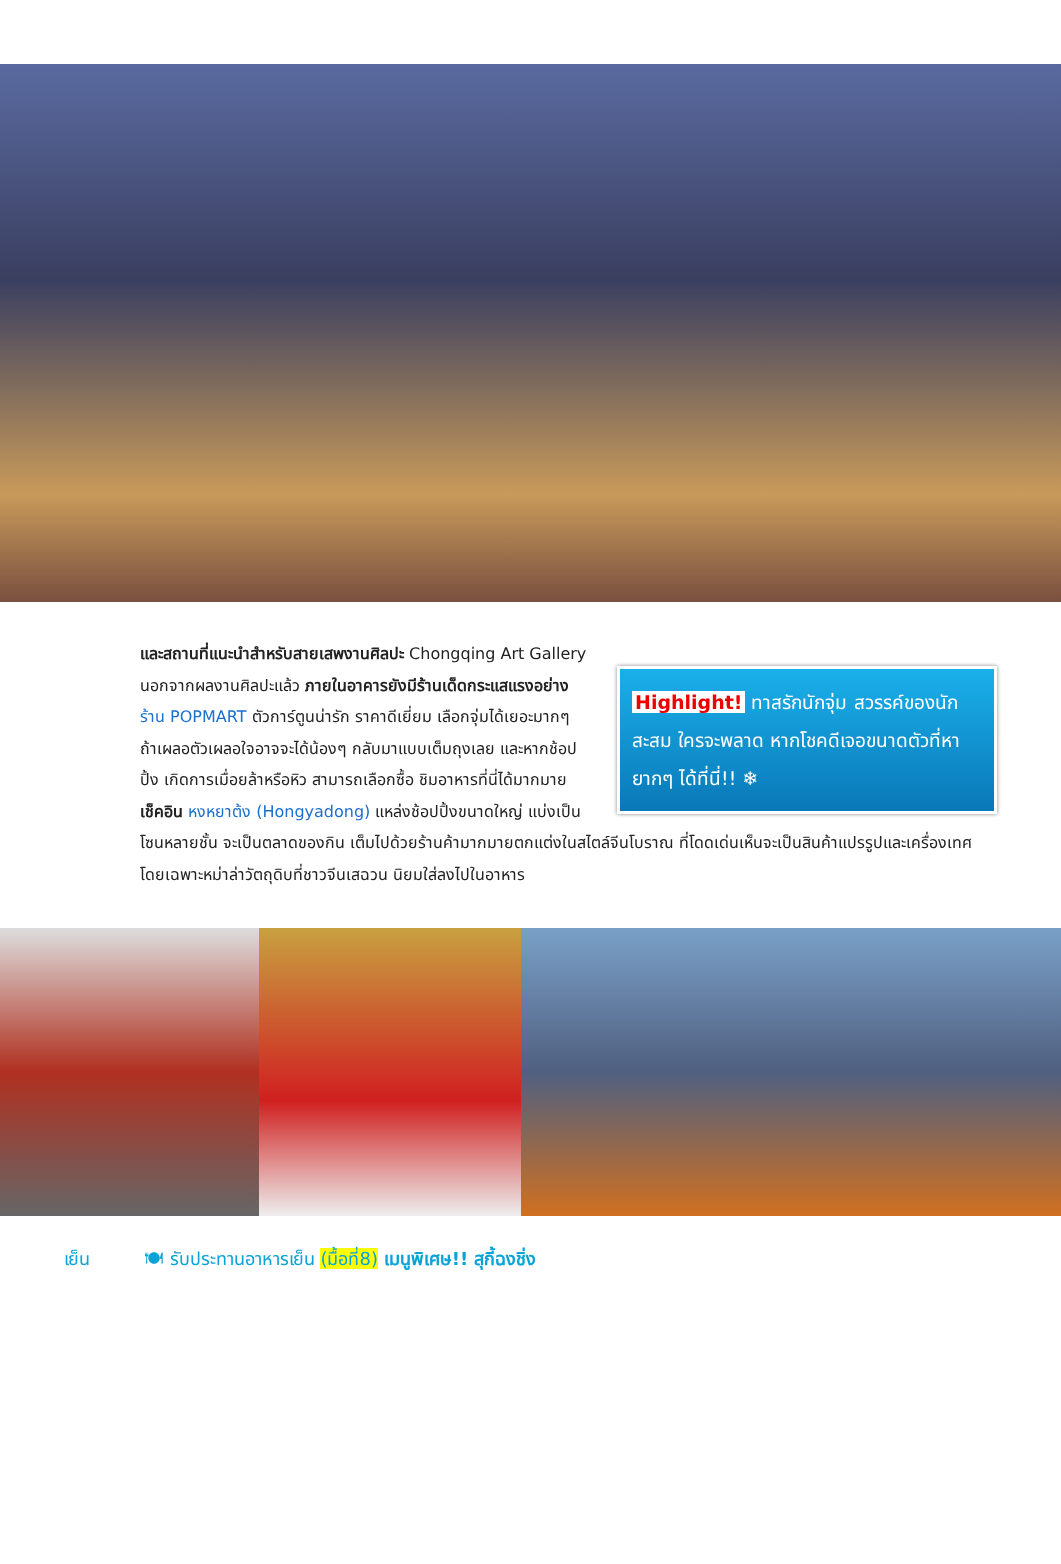Highlight! ทาสรักนักจุ่ม สวรรค์ของนักสะสม ใครจะพลาด หากโชคดีเจอขนาดตัวที่หายากๆ ได้ที่นี่!! ❄
และสถานที่แนะนำสำหรับสายเสพงานศิลปะ Chongqing Art Gallery นอกจากผลงานศิลปะแล้ว ภายในอาคารยังมีร้านเด็ดกระแสแรงอย่าง ร้าน POPMART ตัวการ์ตูนน่ารัก ราคาดีเยี่ยม เลือกจุ่มได้เยอะมากๆ ถ้าเผลอตัวเผลอใจอาจจะได้น้องๆ กลับมาแบบเต็มถุงเลย และหากช้อปปิ้ง เกิดการเมื่อยล้าหรือหิว สามารถเลือกซื้อ ชิมอาหารที่นี่ได้มากมาย เช็คอิน หงหยาต้ง (Hongyadong) แหล่งช้อปปิ้งขนาดใหญ่ แบ่งเป็นโซนหลายชั้น จะเป็นตลาดของกิน เต็มไปด้วยร้านค้ามากมายตกแต่งในสไตล์จีนโบราณ ที่โดดเด่นเห็นจะเป็นสินค้าแปรรูปและเครื่องเทศโดยเฉพาะหม่าล่าวัตถุดิบที่ชาวจีนเสฉวน นิยมใส่ลงไปในอาหาร
เย็น 🍽 รับประทานอาหารเย็น (มื้อที่8) เมนูพิเศษ!! สุกี้ฉงชิ่ง